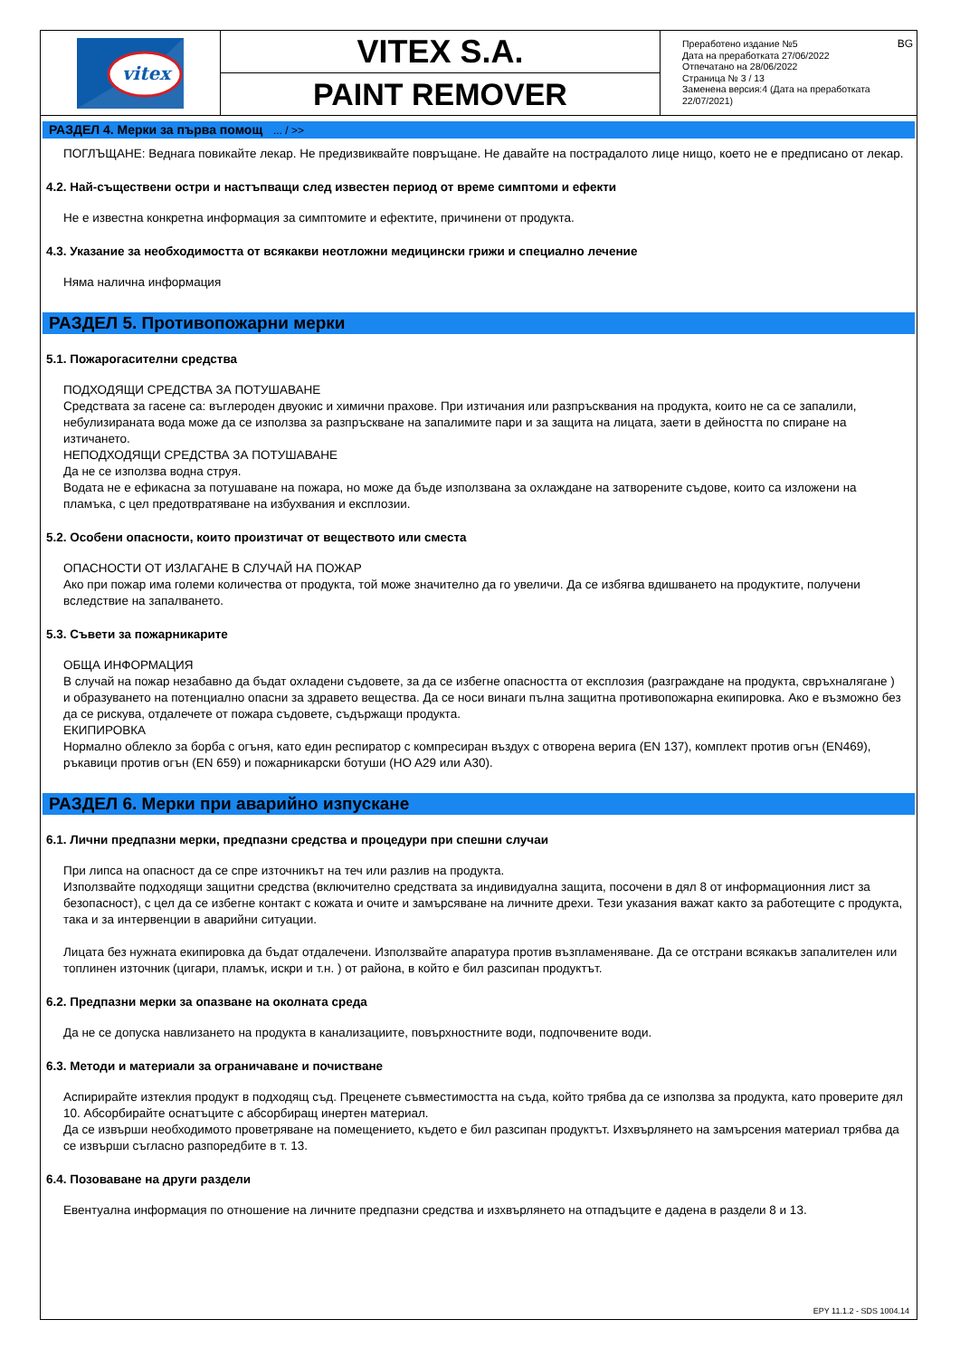vitex
VITEX S.A.
PAINT REMOVER
Преработено издание №5
Дата на преработката 27/06/2022
Отпечатано на 28/06/2022
Страница № 3 / 13
Заменена версия:4 (Дата на преработката 22/07/2021)
BG
РАЗДЕЛ 4. Мерки за първа помощ ... / >>
ПОГЛЪЩАНЕ: Веднага повикайте лекар. Не предизвиквайте повръщане. Не давайте на пострадалото лице нищо, което не е предписано от лекар.
4.2. Най-съществени остри и настъпващи след известен период от време симптоми и ефекти
Не е известна конкретна информация за симптомите и ефектите, причинени от продукта.
4.3. Указание за необходимостта от всякакви неотложни медицински грижи и специално лечение
Няма налична информация
РАЗДЕЛ 5. Противопожарни мерки
5.1. Пожарогасителни средства
ПОДХОДЯЩИ СРЕДСТВА ЗА ПОТУШАВАНЕ
Средствата за гасене са: въглероден двуокис и химични прахове. При изтичания или разпръсквания на продукта, които не са се запалили, небулизираната вода може да се използва за разпръскване на запалимите пари и за защита на лицата, заети в дейността по спиране на изтичането.
НЕПОДХОДЯЩИ СРЕДСТВА ЗА ПОТУШАВАНЕ
Да не се използва водна струя.
Водата не е ефикасна за потушаване на пожара, но може да бъде използвана за охлаждане на затворените съдове, които са изложени на пламъка, с цел предотвратяване на избухвания и експлозии.
5.2. Особени опасности, които произтичат от веществото или сместа
ОПАСНОСТИ ОТ ИЗЛАГАНЕ В СЛУЧАЙ НА ПОЖАР
Ако при пожар има големи количества от продукта, той може значително да го увеличи. Да се избягва вдишването на продуктите, получени вследствие на запалването.
5.3. Съвети за пожарникарите
ОБЩА ИНФОРМАЦИЯ
В случай на пожар незабавно да бъдат охладени съдовете, за да се избегне опасността от експлозия (разграждане на продукта, свръхналягане ) и образуването на потенциално опасни за здравето вещества. Да се носи винаги пълна защитна противопожарна екипировка. Ако е възможно без да се рискува, отдалечете от пожара съдовете, съдържащи продукта.
ЕКИПИРОВКА
Нормално облекло за борба с огъня, като един респиратор с компресиран въздух с отворена верига (EN 137), комплект против огън (EN469), ръкавици против огън (EN 659) и пожарникарски ботуши (HO A29 или A30).
РАЗДЕЛ 6. Мерки при аварийно изпускане
6.1. Лични предпазни мерки, предпазни средства и процедури при спешни случаи
При липса на опасност да се спре източникът на теч или разлив на продукта.
Използвайте подходящи защитни средства (включително средствата за индивидуална защита, посочени в дял 8 от информационния лист за безопасност), с цел да се избегне контакт с кожата и очите и замърсяване на личните дрехи. Тези указания важат както за работещите с продукта, така и за интервенции в аварийни ситуации.
Лицата без нужната екипировка да бъдат отдалечени. Използвайте апаратура против възпламеняване. Да се отстрани всякакъв запалителен или топлинен източник (цигари, пламък, искри и т.н. ) от района, в който е бил разсипан продуктът.
6.2. Предпазни мерки за опазване на околната среда
Да не се допуска навлизането на продукта в канализациите, повърхностните води, подпочвените води.
6.3. Методи и материали за ограничаване и почистване
Аспирирайте изтеклия продукт в подходящ съд. Преценете съвместимостта на съда, който трябва да се използва за продукта, като проверите дял 10. Абсорбирайте оснатъците с абсорбиращ инертен материал.
Да се извърши необходимото проветряване на помещението, където е бил разсипан продуктът. Изхвърлянето на замърсения материал трябва да се извърши съгласно разпоредбите в т. 13.
6.4. Позоваване на други раздели
Евентуална информация по отношение на личните предпазни средства и изхвърлянето на отпадъците е дадена в раздели 8 и 13.
EPY 11.1.2 - SDS 1004.14